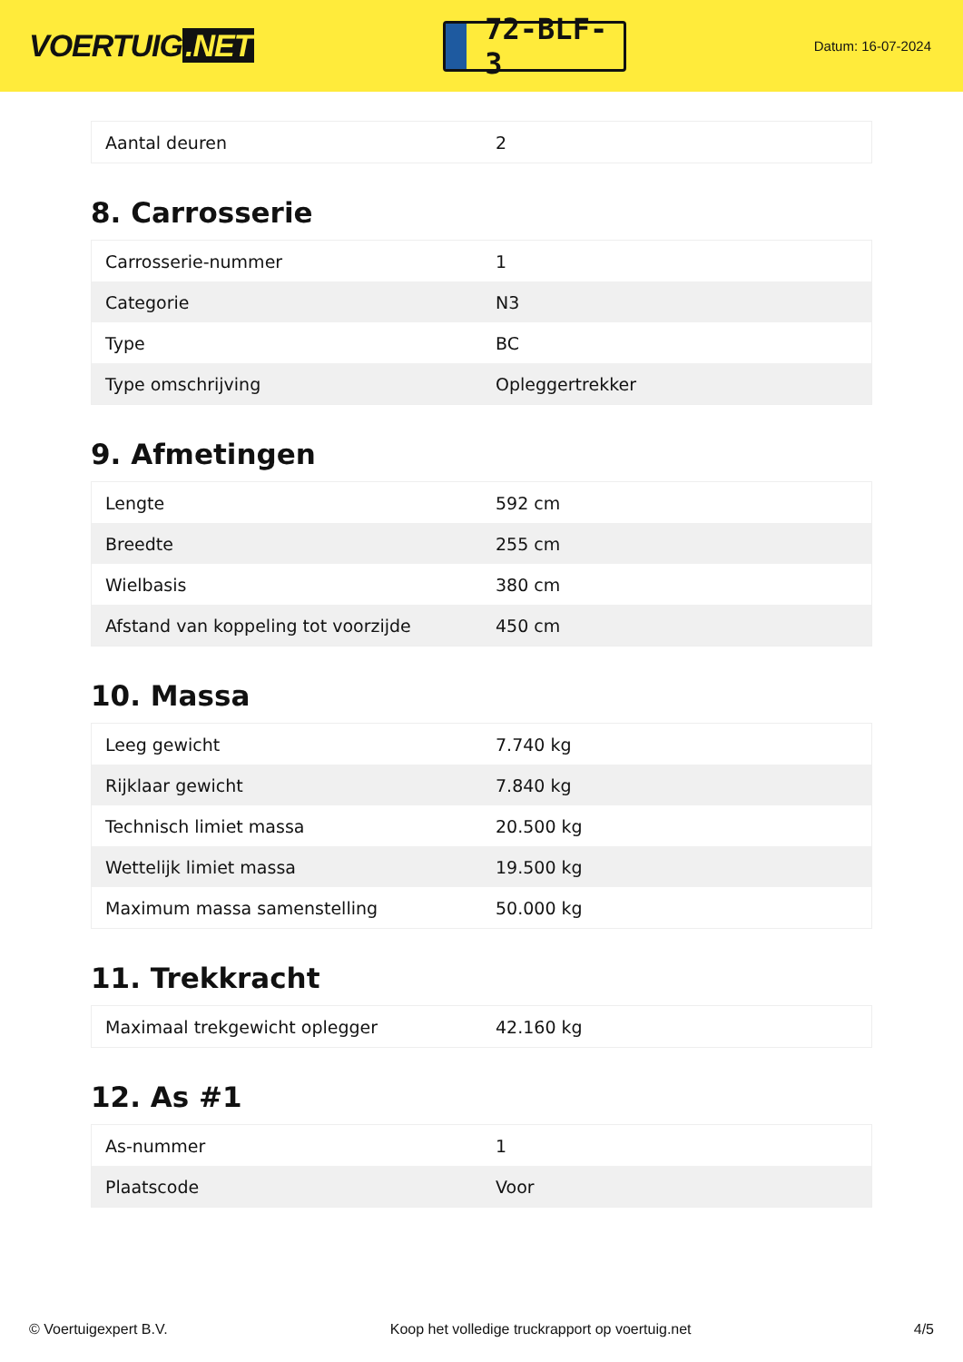VOERTUIG.NET
72-BLF-3
Datum: 16-07-2024
| Aantal deuren | 2 |
8. Carrosserie
| Carrosserie-nummer | 1 |
| Categorie | N3 |
| Type | BC |
| Type omschrijving | Opleggertrekker |
9. Afmetingen
| Lengte | 592 cm |
| Breedte | 255 cm |
| Wielbasis | 380 cm |
| Afstand van koppeling tot voorzijde | 450 cm |
10. Massa
| Leeg gewicht | 7.740 kg |
| Rijklaar gewicht | 7.840 kg |
| Technisch limiet massa | 20.500 kg |
| Wettelijk limiet massa | 19.500 kg |
| Maximum massa samenstelling | 50.000 kg |
11. Trekkracht
| Maximaal trekgewicht oplegger | 42.160 kg |
12. As #1
| As-nummer | 1 |
| Plaatscode | Voor |
© Voertuigexpert B.V. Koop het volledige truckrapport op voertuig.net 4/5